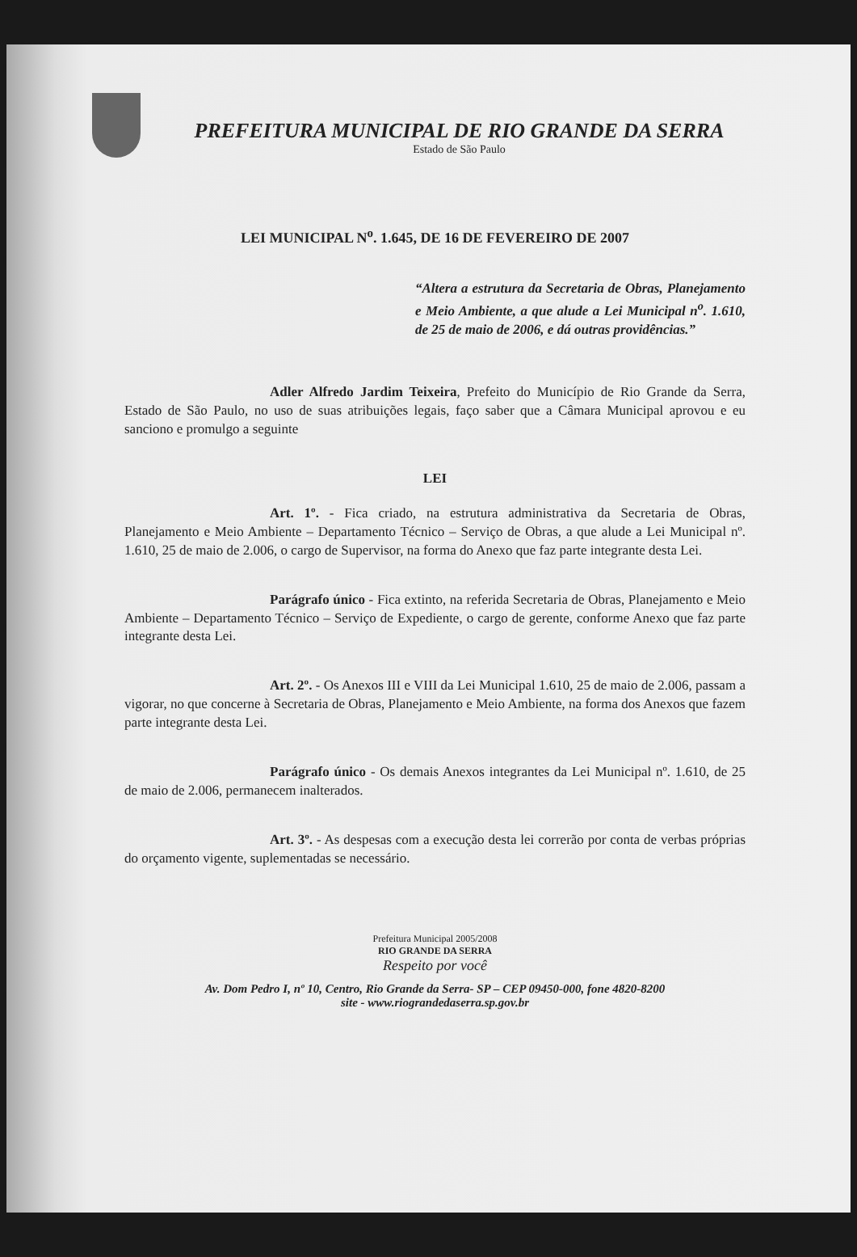PREFEITURA MUNICIPAL DE RIO GRANDE DA SERRA
Estado de São Paulo
LEI MUNICIPAL N<sup>o</sup>. 1.645, DE 16 DE FEVEREIRO DE 2007
“Altera a estrutura da Secretaria de Obras, Planejamento e Meio Ambiente, a que alude a Lei Municipal n<sup>o</sup>. 1.610, de 25 de maio de 2006, e dá outras providências.”
Adler Alfredo Jardim Teixeira, Prefeito do Município de Rio Grande da Serra, Estado de São Paulo, no uso de suas atribuições legais, faço saber que a Câmara Municipal aprovou e eu sanciono e promulgo a seguinte
LEI
Art. 1º. - Fica criado, na estrutura administrativa da Secretaria de Obras, Planejamento e Meio Ambiente – Departamento Técnico – Serviço de Obras, a que alude a Lei Municipal nº. 1.610, 25 de maio de 2.006, o cargo de Supervisor, na forma do Anexo que faz parte integrante desta Lei.
Parágrafo único - Fica extinto, na referida Secretaria de Obras, Planejamento e Meio Ambiente – Departamento Técnico – Serviço de Expediente, o cargo de gerente, conforme Anexo que faz parte integrante desta Lei.
Art. 2º. - Os Anexos III e VIII da Lei Municipal 1.610, 25 de maio de 2.006, passam a vigorar, no que concerne à Secretaria de Obras, Planejamento e Meio Ambiente, na forma dos Anexos que fazem parte integrante desta Lei.
Parágrafo único - Os demais Anexos integrantes da Lei Municipal nº. 1.610, de 25 de maio de 2.006, permanecem inalterados.
Art. 3º. - As despesas com a execução desta lei correrão por conta de verbas próprias do orçamento vigente, suplementadas se necessário.
Prefeitura Municipal 2005/2008
RIO GRANDE DA SERRA
Respeito por você
Av. Dom Pedro I, nº 10, Centro, Rio Grande da Serra- SP – CEP 09450-000, fone 4820-8200
site - www.riograndedaserra.sp.gov.br